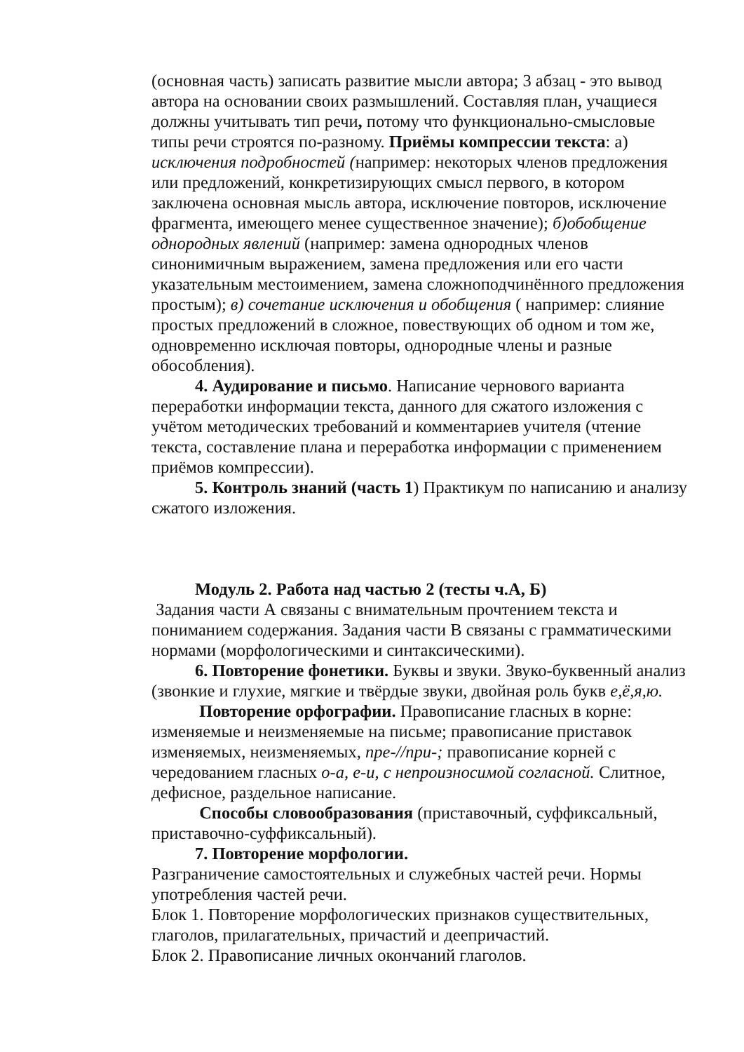(основная часть) записать развитие мысли автора; 3 абзац - это вывод автора на основании своих размышлений. Составляя план, учащиеся должны учитывать тип речи, потому что функционально-смысловые типы речи строятся по-разному. Приёмы компрессии текста: а) исключения подробностей (например: некоторых членов предложения или предложений, конкретизирующих смысл первого, в котором заключена основная мысль автора, исключение повторов, исключение фрагмента, имеющего менее существенное значение); б)обобщение однородных явлений (например: замена однородных членов синонимичным выражением, замена предложения или его части указательным местоимением, замена сложноподчинённого предложения простым); в) сочетание исключения и обобщения ( например: слияние простых предложений в сложное, повествующих об одном и том же, одновременно исключая повторы, однородные члены и разные обособления).
4. Аудирование и письмо. Написание чернового варианта переработки информации текста, данного для сжатого изложения с учётом методических требований и комментариев учителя (чтение текста, составление плана и переработка информации с применением приёмов компрессии).
5. Контроль знаний (часть 1) Практикум по написанию и анализу сжатого изложения.
Модуль 2. Работа над частью 2 (тесты ч.А, Б)
Задания части А связаны с внимательным прочтением текста и пониманием содержания. Задания части В связаны с грамматическими нормами (морфологическими и синтаксическими).
6. Повторение фонетики. Буквы и звуки. Звуко-буквенный анализ (звонкие и глухие, мягкие и твёрдые звуки, двойная роль букв е,ё,я,ю.
Повторение орфографии. Правописание гласных в корне: изменяемые и неизменяемые на письме; правописание приставок изменяемых, неизменяемых, пре-//при-; правописание корней с чередованием гласных о-а, е-и, с непроизносимой согласной. Слитное, дефисное, раздельное написание.
Способы словообразования (приставочный, суффиксальный, приставочно-суффиксальный).
7. Повторение морфологии.
Разграничение самостоятельных и служебных частей речи. Нормы употребления частей речи.
Блок 1. Повторение морфологических признаков существительных, глаголов, прилагательных, причастий и деепричастий.
Блок 2. Правописание личных окончаний глаголов.